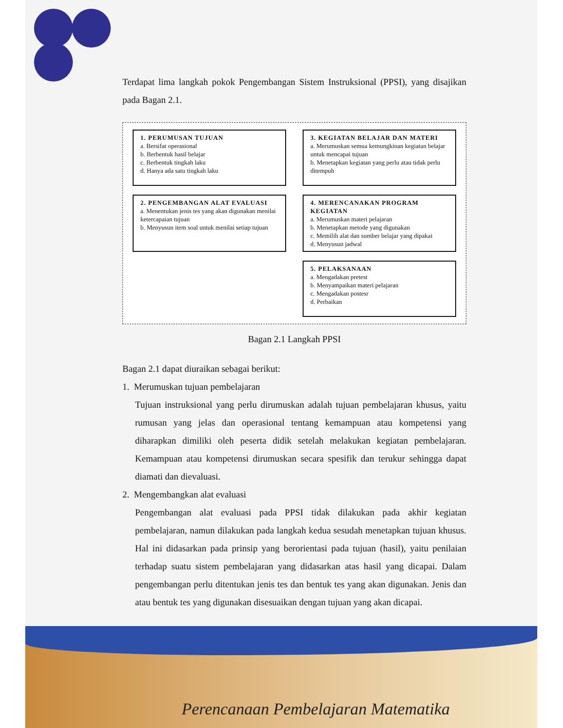Terdapat lima langkah pokok Pengembangan Sistem Instruksional (PPSI), yang disajikan pada Bagan 2.1.
1. PERUMUSAN TUJUAN
a. Bersifat operasional
b. Berbentuk hasil belajar
c. Berbentuk tingkah laku
d. Hanya ada satu tingkah laku
3. KEGIATAN BELAJAR DAN MATERI
a. Merumuskan semua kemungkinan kegiatan belajar untuk mencapai tujuan
b. Menetapkan kegiatan yang perlu atau tidak perlu ditempuh
2. PENGEMBANGAN ALAT EVALUASI
a. Menentukan jenis tes yang akan digunakan menilai ketercapaian tujuan
b. Menyusun item soal untuk menilai setiap tujuan
4. MERENCANAKAN PROGRAM KEGIATAN
a. Merumuskan materi pelajaran
b. Menetapkan metode yang digunakan
c. Memilih alat dan sumber belajar yang dipakai
d. Menyusun jadwal
5. PELAKSANAAN
a. Mengadakan pretest
b. Menyampaikan materi pelajaran
c. Mengadakan postesr
d. Perbaikan
Bagan 2.1 Langkah PPSI
Bagan 2.1 dapat diuraikan sebagai berikut:
1. Merumuskan tujuan pembelajaran
Tujuan instruksional yang perlu dirumuskan adalah tujuan pembelajaran khusus, yaitu rumusan yang jelas dan operasional tentang kemampuan atau kompetensi yang diharapkan dimiliki oleh peserta didik setelah melakukan kegiatan pembelajaran. Kemampuan atau kompetensi dirumuskan secara spesifik dan terukur sehingga dapat diamati dan dievaluasi.
2. Mengembangkan alat evaluasi
Pengembangan alat evaluasi pada PPSI tidak dilakukan pada akhir kegiatan pembelajaran, namun dilakukan pada langkah kedua sesudah menetapkan tujuan khusus. Hal ini didasarkan pada prinsip yang berorientasi pada tujuan (hasil), yaitu penilaian terhadap suatu sistem pembelajaran yang didasarkan atas hasil yang dicapai. Dalam pengembangan perlu ditentukan jenis tes dan bentuk tes yang akan digunakan. Jenis dan atau bentuk tes yang digunakan disesuaikan dengan tujuan yang akan dicapai.
Perencanaan Pembelajaran Matematika